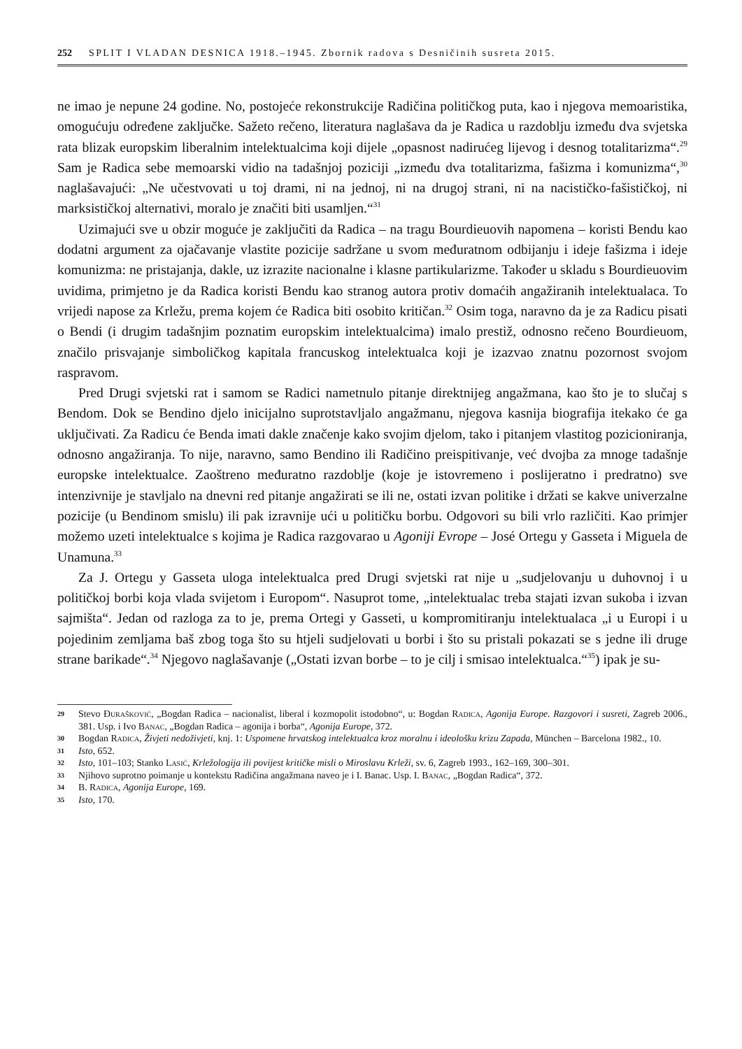252 SPLIT I VLADAN DESNICA 1918.–1945. Zbornik radova s Desničinih susreta 2015.
ne imao je nepune 24 godine. No, postojeće rekonstrukcije Radičina političkog puta, kao i njegova memoaristika, omogućuju određene zaključke. Sažeto rečeno, literatura naglašava da je Radica u razdoblju između dva svjetska rata blizak europskim liberalnim intelektualcima koji dijele „opasnost nadirućeg lijevog i desnog totalitarizma“.<sup>29</sup> Sam je Radica sebe memoarski vidio na tadašnjoj poziciji „između dva totalitarizma, fašizma i komunizma“,<sup>30</sup> naglašavajući: „Ne učestvovati u toj drami, ni na jednoj, ni na drugoj strani, ni na nacističko-fašističkoj, ni marksističkoj alternativi, moralo je značiti biti usamljen.“<sup>31</sup>
Uzimajući sve u obzir moguće je zaključiti da Radica – na tragu Bourdieuovih napomena – koristi Bendu kao dodatni argument za ojačavanje vlastite pozicije sadržane u svom međuratnom odbijanju i ideje fašizma i ideje komunizma: ne pristajanja, dakle, uz izrazite nacionalne i klasne partikularizme. Također u skladu s Bourdieuovim uvidima, primjetno je da Radica koristi Bendu kao stranog autora protiv domaćih angažiranih intelektualaca. To vrijedi napose za Krležu, prema kojem će Radica biti osobito kritičan.<sup>32</sup> Osim toga, naravno da je za Radicu pisati o Bendi (i drugim tadašnjim poznatim europskim intelektualcima) imalo prestiž, odnosno rečeno Bourdieuom, značilo prisvajanje simboličkog kapitala francuskog intelektualca koji je izazvao znatnu pozornost svojom raspravom.
Pred Drugi svjetski rat i samom se Radici nametnulo pitanje direktnijeg angažmana, kao što je to slučaj s Bendom. Dok se Bendino djelo inicijalno suprotstavljalo angažmanu, njegova kasnija biografija itekako će ga uključivati. Za Radicu će Benda imati dakle značenje kako svojim djelom, tako i pitanjem vlastitog pozicioniranja, odnosno angažiranja. To nije, naravno, samo Bendino ili Radičino preispitivanje, već dvojba za mnoge tadašnje europske intelektualce. Zaoštreno međuratno razdoblje (koje je istovremeno i poslijeratno i predratno) sve intenzivnije je stavljalo na dnevni red pitanje angažirati se ili ne, ostati izvan politike i držati se kakve univerzalne pozicije (u Bendinom smislu) ili pak izravnije ući u političku borbu. Odgovori su bili vrlo različiti. Kao primjer možemo uzeti intelektualce s kojima je Radica razgovarao u Agoniji Evrope – José Ortegu y Gasseta i Miguela de Unamuna.<sup>33</sup>
Za J. Ortegu y Gasseta uloga intelektualca pred Drugi svjetski rat nije u „sudjelovanju u duhovnoj i u političkoj borbi koja vlada svijetom i Europom“. Nasuprot tome, „intelektualac treba stajati izvan sukoba i izvan sajmišta“. Jedan od razloga za to je, prema Ortegi y Gasseti, u kompromitiranju intelektualaca „i u Europi i u pojedinim zemljama baš zbog toga što su htjeli sudjelovati u borbi i što su pristali pokazati se s jedne ili druge strane barikade“.<sup>34</sup> Njegovo naglašavanje („Ostati izvan borbe – to je cilj i smisao intelektualca.“<sup>35</sup>) ipak je su-
29 Stevo Đurašković, „Bogdan Radica – nacionalist, liberal i kozmopolit istodobno“, u: Bogdan Radica, Agonija Europe. Razgovori i susreti, Zagreb 2006., 381. Usp. i Ivo Banac, „Bogdan Radica – agonija i borba“, Agonija Europe, 372.
30 Bogdan Radica, Živjeti nedoživjeti, knj. 1: Uspomene hrvatskog intelektualca kroz moralnu i ideološku krizu Zapada, München – Barcelona 1982., 10.
31 Isto, 652.
32 Isto, 101–103; Stanko Lasić, Krležologija ili povijest kritičke misli o Miroslavu Krleži, sv. 6, Zagreb 1993., 162–169, 300–301.
33 Njihovo suprotno poimanje u kontekstu Radičina angažmana naveo je i I. Banac. Usp. I. Banac, „Bogdan Radica“, 372.
34 B. Radica, Agonija Europe, 169.
35 Isto, 170.